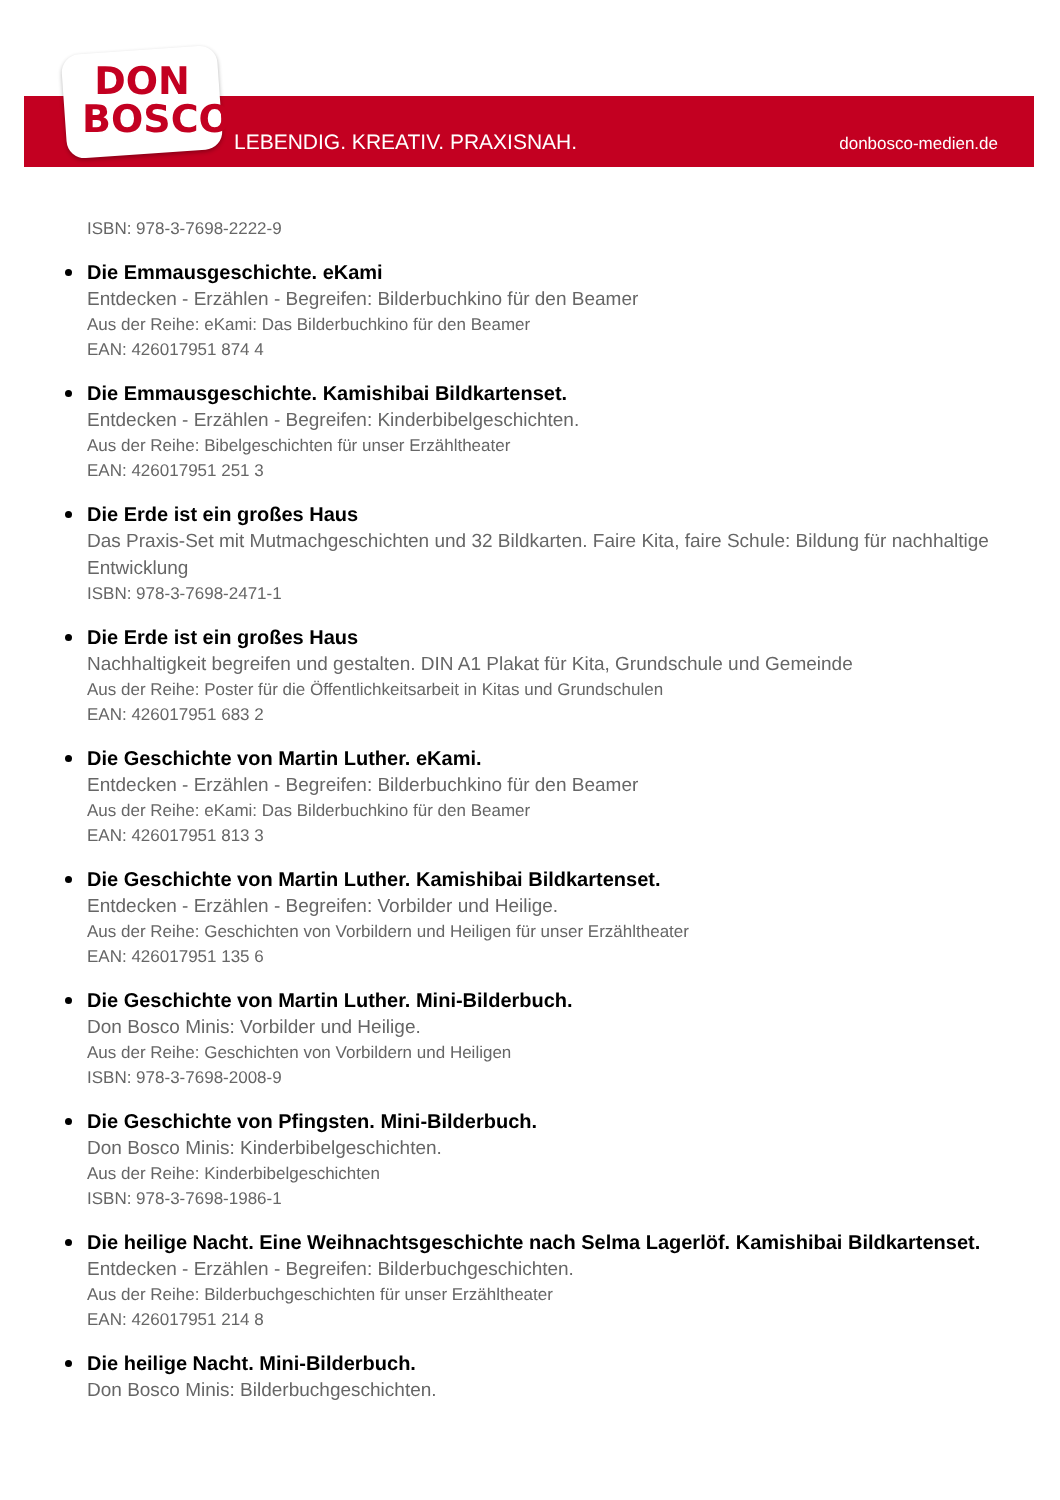DON
BOSCO
LEBENDIG. KREATIV. PRAXISNAH. donbosco-medien.de
ISBN: 978-3-7698-2222-9
Die Emmausgeschichte. eKami
Entdecken - Erzählen - Begreifen: Bilderbuchkino für den Beamer
Aus der Reihe: eKami: Das Bilderbuchkino für den Beamer
EAN: 426017951 874 4
Die Emmausgeschichte. Kamishibai Bildkartenset.
Entdecken - Erzählen - Begreifen: Kinderbibelgeschichten.
Aus der Reihe: Bibelgeschichten für unser Erzähltheater
EAN: 426017951 251 3
Die Erde ist ein großes Haus
Das Praxis-Set mit Mutmachgeschichten und 32 Bildkarten. Faire Kita, faire Schule: Bildung für nachhaltige Entwicklung
ISBN: 978-3-7698-2471-1
Die Erde ist ein großes Haus
Nachhaltigkeit begreifen und gestalten. DIN A1 Plakat für Kita, Grundschule und Gemeinde
Aus der Reihe: Poster für die Öffentlichkeitsarbeit in Kitas und Grundschulen
EAN: 426017951 683 2
Die Geschichte von Martin Luther. eKami.
Entdecken - Erzählen - Begreifen: Bilderbuchkino für den Beamer
Aus der Reihe: eKami: Das Bilderbuchkino für den Beamer
EAN: 426017951 813 3
Die Geschichte von Martin Luther. Kamishibai Bildkartenset.
Entdecken - Erzählen - Begreifen: Vorbilder und Heilige.
Aus der Reihe: Geschichten von Vorbildern und Heiligen für unser Erzähltheater
EAN: 426017951 135 6
Die Geschichte von Martin Luther. Mini-Bilderbuch.
Don Bosco Minis: Vorbilder und Heilige.
Aus der Reihe: Geschichten von Vorbildern und Heiligen
ISBN: 978-3-7698-2008-9
Die Geschichte von Pfingsten. Mini-Bilderbuch.
Don Bosco Minis: Kinderbibelgeschichten.
Aus der Reihe: Kinderbibelgeschichten
ISBN: 978-3-7698-1986-1
Die heilige Nacht. Eine Weihnachtsgeschichte nach Selma Lagerlöf. Kamishibai Bildkartenset.
Entdecken - Erzählen - Begreifen: Bilderbuchgeschichten.
Aus der Reihe: Bilderbuchgeschichten für unser Erzähltheater
EAN: 426017951 214 8
Die heilige Nacht. Mini-Bilderbuch.
Don Bosco Minis: Bilderbuchgeschichten.